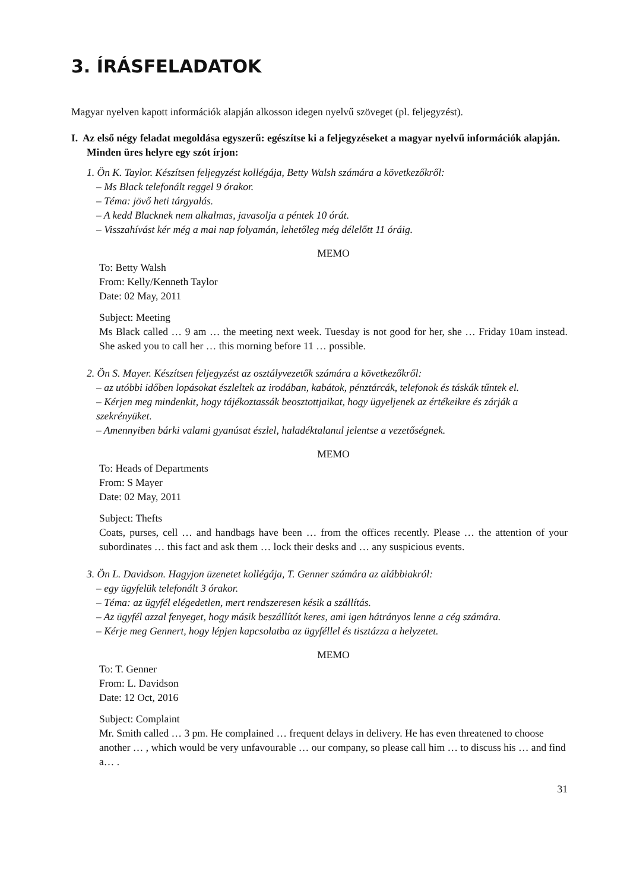3. ÍRÁSFELADATOK
Magyar nyelven kapott információk alapján alkosson idegen nyelvű szöveget (pl. feljegyzést).
I. Az első négy feladat megoldása egyszerű: egészítse ki a feljegyzéseket a magyar nyelvű információk alapján. Minden üres helyre egy szót írjon:
1. Ön K. Taylor. Készítsen feljegyzést kollégája, Betty Walsh számára a következőkről:
– Ms Black telefonált reggel 9 órakor.
– Téma: jövő heti tárgyalás.
– A kedd Blacknek nem alkalmas, javasolja a péntek 10 órát.
– Visszahívást kér még a mai nap folyamán, lehetőleg még délelőtt 11 óráig.
MEMO
To: Betty Walsh
From: Kelly/Kenneth Taylor
Date: 02 May, 2011
Subject: Meeting
Ms Black called … 9 am … the meeting next week. Tuesday is not good for her, she … Friday 10am instead. She asked you to call her … this morning before 11 … possible.
2. Ön S. Mayer. Készítsen feljegyzést az osztályvezetők számára a következőkről:
– az utóbbi időben lopásokat észleltek az irodában, kabátok, pénztárcák, telefonok és táskák tűntek el.
– Kérjen meg mindenkit, hogy tájékoztassák beosztottjaikat, hogy ügyeljenek az értékeikre és zárják a szekrényüket.
– Amennyiben bárki valami gyanúsat észlel, haladéktalanul jelentse a vezetőségnek.
MEMO
To: Heads of Departments
From: S Mayer
Date: 02 May, 2011
Subject: Thefts
Coats, purses, cell … and handbags have been … from the offices recently. Please … the attention of your subordinates … this fact and ask them … lock their desks and … any suspicious events.
3. Ön L. Davidson. Hagyjon üzenetet kollégája, T. Genner számára az alábbiakról:
– egy ügyfelük telefonált 3 órakor.
– Téma: az ügyfél elégedetlen, mert rendszeresen késik a szállítás.
– Az ügyfél azzal fenyeget, hogy másik beszállítót keres, ami igen hátrányos lenne a cég számára.
– Kérje meg Gennert, hogy lépjen kapcsolatba az ügyféllel és tisztázza a helyzetet.
MEMO
To: T. Genner
From: L. Davidson
Date: 12 Oct, 2016
Subject: Complaint
Mr. Smith called … 3 pm. He complained … frequent delays in delivery. He has even threatened to choose another … , which would be very unfavourable … our company, so please call him … to discuss his … and find a… .
31